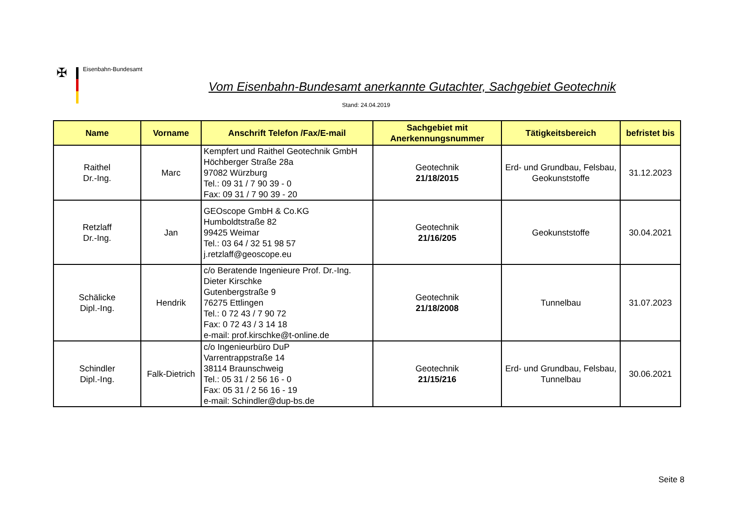✠ Eisenbahn-Bundesamt
Vom Eisenbahn-Bundesamt anerkannte Gutachter, Sachgebiet Geotechnik
Stand: 24.04.2019
| Name | Vorname | Anschrift Telefon /Fax/E-mail | Sachgebiet mit Anerkennungsnummer | Tätigkeitsbereich | befristet bis |
| --- | --- | --- | --- | --- | --- |
| Raithel Dr.-Ing. | Marc | Kempfert und Raithel Geotechnik GmbH Höchberger Straße 28a 97082 Würzburg Tel.: 09 31 / 7 90 39 - 0 Fax: 09 31 / 7 90 39 - 20 | Geotechnik 21/18/2015 | Erd- und Grundbau, Felsbau, Geokunststoffe | 31.12.2023 |
| Retzlaff Dr.-Ing. | Jan | GEOscope GmbH & Co.KG Humboldtstraße 82 99425 Weimar Tel.: 03 64 / 32 51 98 57 j.retzlaff@geoscope.eu | Geotechnik 21/16/205 | Geokunststoffe | 30.04.2021 |
| Schälicke Dipl.-Ing. | Hendrik | c/o Beratende Ingenieure Prof. Dr.-Ing. Dieter Kirschke Gutenbergstraße 9 76275 Ettlingen Tel.: 0 72 43 / 7 90 72 Fax: 0 72 43 / 3 14 18 e-mail: prof.kirschke@t-online.de | Geotechnik 21/18/2008 | Tunnelbau | 31.07.2023 |
| Schindler Dipl.-Ing. | Falk-Dietrich | c/o Ingenieurbüro DuP Varrentrappstraße 14 38114 Braunschweig Tel.: 05 31 / 2 56 16 - 0 Fax: 05 31 / 2 56 16 - 19 e-mail: Schindler@dup-bs.de | Geotechnik 21/15/216 | Erd- und Grundbau, Felsbau, Tunnelbau | 30.06.2021 |
Seite 8